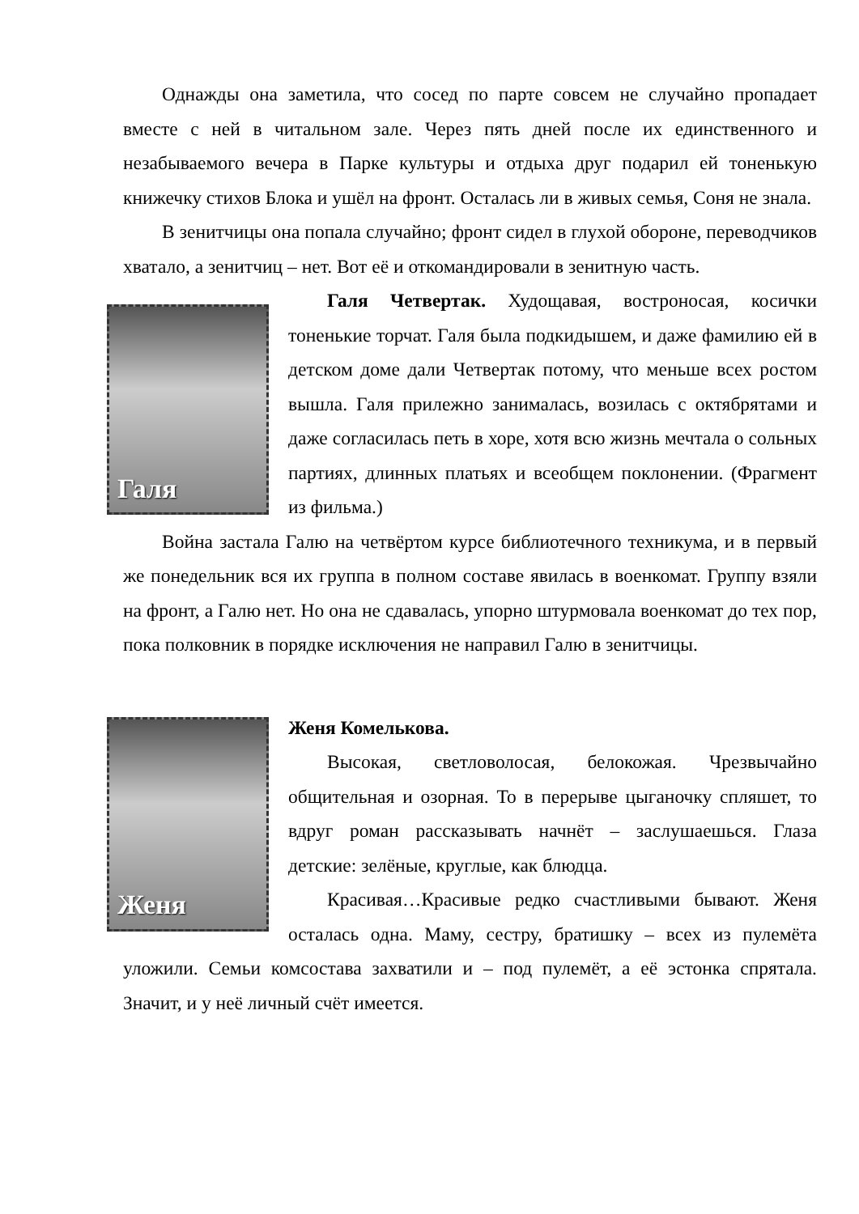Однажды она заметила, что сосед по парте совсем не случайно пропадает вместе с ней в читальном зале. Через пять дней после их единственного и незабываемого вечера в Парке культуры и отдыха друг подарил ей тоненькую книжечку стихов Блока и ушёл на фронт. Осталась ли в живых семья, Соня не знала.
В зенитчицы она попала случайно; фронт сидел в глухой обороне, переводчиков хватало, а зенитчиц – нет. Вот её и откомандировали в зенитную часть.
Галя
Галя Четвертак. Худощавая, востроносая, косички тоненькие торчат. Галя была подкидышем, и даже фамилию ей в детском доме дали Четвертак потому, что меньше всех ростом вышла. Галя прилежно занималась, возилась с октябрятами и даже согласилась петь в хоре, хотя всю жизнь мечтала о сольных партиях, длинных платьях и всеобщем поклонении. (Фрагмент из фильма.)
Война застала Галю на четвёртом курсе библиотечного техникума, и в первый же понедельник вся их группа в полном составе явилась в военкомат. Группу взяли на фронт, а Галю нет. Но она не сдавалась, упорно штурмовала военкомат до тех пор, пока полковник в порядке исключения не направил Галю в зенитчицы.
Женя
Женя Комелькова.
Высокая, светловолосая, белокожая. Чрезвычайно общительная и озорная. То в перерыве цыганочку спляшет, то вдруг роман рассказывать начнёт – заслушаешься. Глаза детские: зелёные, круглые, как блюдца.
Красивая…Красивые редко счастливыми бывают. Женя осталась одна. Маму, сестру, братишку – всех из пулемёта уложили. Семьи комсостава захватили и – под пулемёт, а её эстонка спрятала. Значит, и у неё личный счёт имеется.